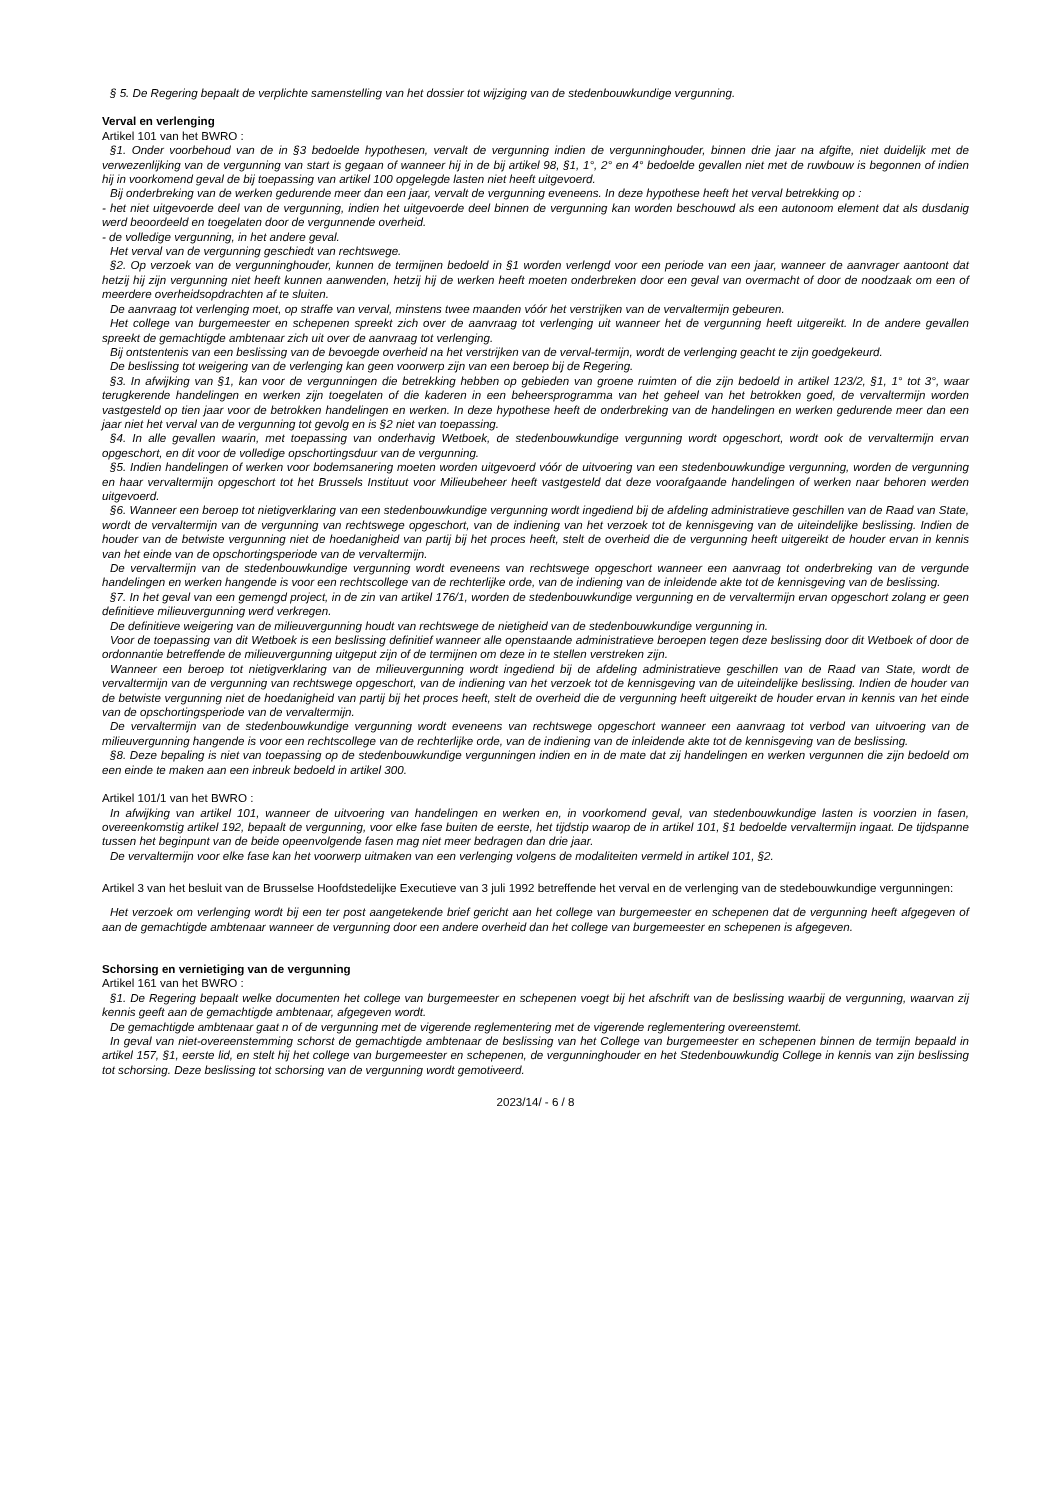§ 5. De Regering bepaalt de verplichte samenstelling van het dossier tot wijziging van de stedenbouwkundige vergunning.
Verval en verlenging
Artikel 101 van het BWRO :
§1. Onder voorbehoud van de in §3 bedoelde hypothesen, vervalt de vergunning indien de vergunninghouder, binnen drie jaar na afgifte, niet duidelijk met de verwezenlijking van de vergunning van start is gegaan of wanneer hij in de bij artikel 98, §1, 1°, 2° en 4° bedoelde gevallen niet met de ruwbouw is begonnen of indien hij in voorkomend geval de bij toepassing van artikel 100 opgelegde lasten niet heeft uitgevoerd.
Bij onderbreking van de werken gedurende meer dan een jaar, vervalt de vergunning eveneens. In deze hypothese heeft het verval betrekking op :
- het niet uitgevoerde deel van de vergunning, indien het uitgevoerde deel binnen de vergunning kan worden beschouwd als een autonoom element dat als dusdanig werd beoordeeld en toegelaten door de vergunnende overheid.
- de volledige vergunning, in het andere geval.
Het verval van de vergunning geschiedt van rechtswege.
§2. Op verzoek van de vergunninghouder, kunnen de termijnen bedoeld in §1 worden verlengd voor een periode van een jaar, wanneer de aanvrager aantoont dat hetzij hij zijn vergunning niet heeft kunnen aanwenden, hetzij hij de werken heeft moeten onderbreken door een geval van overmacht of door de noodzaak om een of meerdere overheidsopdrachten af te sluiten.
De aanvraag tot verlenging moet, op straffe van verval, minstens twee maanden vóór het verstrijken van de vervaltermijn gebeuren.
Het college van burgemeester en schepenen spreekt zich over de aanvraag tot verlenging uit wanneer het de vergunning heeft uitgereikt. In de andere gevallen spreekt de gemachtigde ambtenaar zich uit over de aanvraag tot verlenging.
Bij ontstentenis van een beslissing van de bevoegde overheid na het verstrijken van de verval-termijn, wordt de verlenging geacht te zijn goedgekeurd.
De beslissing tot weigering van de verlenging kan geen voorwerp zijn van een beroep bij de Regering.
§3. In afwijking van §1, kan voor de vergunningen die betrekking hebben op gebieden van groene ruimten of die zijn bedoeld in artikel 123/2, §1, 1° tot 3°, waar terugkerende handelingen en werken zijn toegelaten of die kaderen in een beheersprogramma van het geheel van het betrokken goed, de vervaltermijn worden vastgesteld op tien jaar voor de betrokken handelingen en werken. In deze hypothese heeft de onderbreking van de handelingen en werken gedurende meer dan een jaar niet het verval van de vergunning tot gevolg en is §2 niet van toepassing.
§4. In alle gevallen waarin, met toepassing van onderhavig Wetboek, de stedenbouwkundige vergunning wordt opgeschort, wordt ook de vervaltermijn ervan opgeschort, en dit voor de volledige opschortingsduur van de vergunning.
§5. Indien handelingen of werken voor bodemsanering moeten worden uitgevoerd vóór de uitvoering van een stedenbouwkundige vergunning, worden de vergunning en haar vervaltermijn opgeschort tot het Brussels Instituut voor Milieubeheer heeft vastgesteld dat deze voorafgaande handelingen of werken naar behoren werden uitgevoerd.
§6. Wanneer een beroep tot nietigverklaring van een stedenbouwkundige vergunning wordt ingediend bij de afdeling administratieve geschillen van de Raad van State, wordt de vervaltermijn van de vergunning van rechtswege opgeschort, van de indiening van het verzoek tot de kennisgeving van de uiteindelijke beslissing. Indien de houder van de betwiste vergunning niet de hoedanigheid van partij bij het proces heeft, stelt de overheid die de vergunning heeft uitgereikt de houder ervan in kennis van het einde van de opschortingsperiode van de vervaltermijn.
De vervaltermijn van de stedenbouwkundige vergunning wordt eveneens van rechtswege opgeschort wanneer een aanvraag tot onderbreking van de vergunde handelingen en werken hangende is voor een rechtscollege van de rechterlijke orde, van de indiening van de inleidende akte tot de kennisgeving van de beslissing.
§7. In het geval van een gemengd project, in de zin van artikel 176/1, worden de stedenbouwkundige vergunning en de vervaltermijn ervan opgeschort zolang er geen definitieve milieuvergunning werd verkregen.
De definitieve weigering van de milieuvergunning houdt van rechtswege de nietigheid van de stedenbouwkundige vergunning in.
Voor de toepassing van dit Wetboek is een beslissing definitief wanneer alle openstaande administratieve beroepen tegen deze beslissing door dit Wetboek of door de ordonnantie betreffende de milieuvergunning uitgeput zijn of de termijnen om deze in te stellen verstreken zijn.
Wanneer een beroep tot nietigverklaring van de milieuvergunning wordt ingediend bij de afdeling administratieve geschillen van de Raad van State, wordt de vervaltermijn van de vergunning van rechtswege opgeschort, van de indiening van het verzoek tot de kennisgeving van de uiteindelijke beslissing. Indien de houder van de betwiste vergunning niet de hoedanigheid van partij bij het proces heeft, stelt de overheid die de vergunning heeft uitgereikt de houder ervan in kennis van het einde van de opschortingsperiode van de vervaltermijn.
De vervaltermijn van de stedenbouwkundige vergunning wordt eveneens van rechtswege opgeschort wanneer een aanvraag tot verbod van uitvoering van de milieuvergunning hangende is voor een rechtscollege van de rechterlijke orde, van de indiening van de inleidende akte tot de kennisgeving van de beslissing.
§8. Deze bepaling is niet van toepassing op de stedenbouwkundige vergunningen indien en in de mate dat zij handelingen en werken vergunnen die zijn bedoeld om een einde te maken aan een inbreuk bedoeld in artikel 300.
Artikel 101/1 van het BWRO :
In afwijking van artikel 101, wanneer de uitvoering van handelingen en werken en, in voorkomend geval, van stedenbouwkundige lasten is voorzien in fasen, overeenkomstig artikel 192, bepaalt de vergunning, voor elke fase buiten de eerste, het tijdstip waarop de in artikel 101, §1 bedoelde vervaltermijn ingaat. De tijdspanne tussen het beginpunt van de beide opeenvolgende fasen mag niet meer bedragen dan drie jaar.
De vervaltermijn voor elke fase kan het voorwerp uitmaken van een verlenging volgens de modaliteiten vermeld in artikel 101, §2.
Artikel 3 van het besluit van de Brusselse Hoofdstedelijke Executieve van 3 juli 1992 betreffende het verval en de verlenging van de stedebouwkundige vergunningen:
Het verzoek om verlenging wordt bij een ter post aangetekende brief gericht aan het college van burgemeester en schepenen dat de vergunning heeft afgegeven of aan de gemachtigde ambtenaar wanneer de vergunning door een andere overheid dan het college van burgemeester en schepenen is afgegeven.
Schorsing en vernietiging van de vergunning
Artikel 161 van het BWRO :
§1. De Regering bepaalt welke documenten het college van burgemeester en schepenen voegt bij het afschrift van de beslissing waarbij de vergunning, waarvan zij kennis geeft aan de gemachtigde ambtenaar, afgegeven wordt.
De gemachtigde ambtenaar gaat n of de vergunning met de vigerende reglementering met de vigerende reglementering overeenstemt.
In geval van niet-overeenstemming schorst de gemachtigde ambtenaar de beslissing van het College van burgemeester en schepenen binnen de termijn bepaald in artikel 157, §1, eerste lid, en stelt hij het college van burgemeester en schepenen, de vergunninghouder en het Stedenbouwkundig College in kennis van zijn beslissing tot schorsing. Deze beslissing tot schorsing van de vergunning wordt gemotiveerd.
2023/14/ - 6 / 8